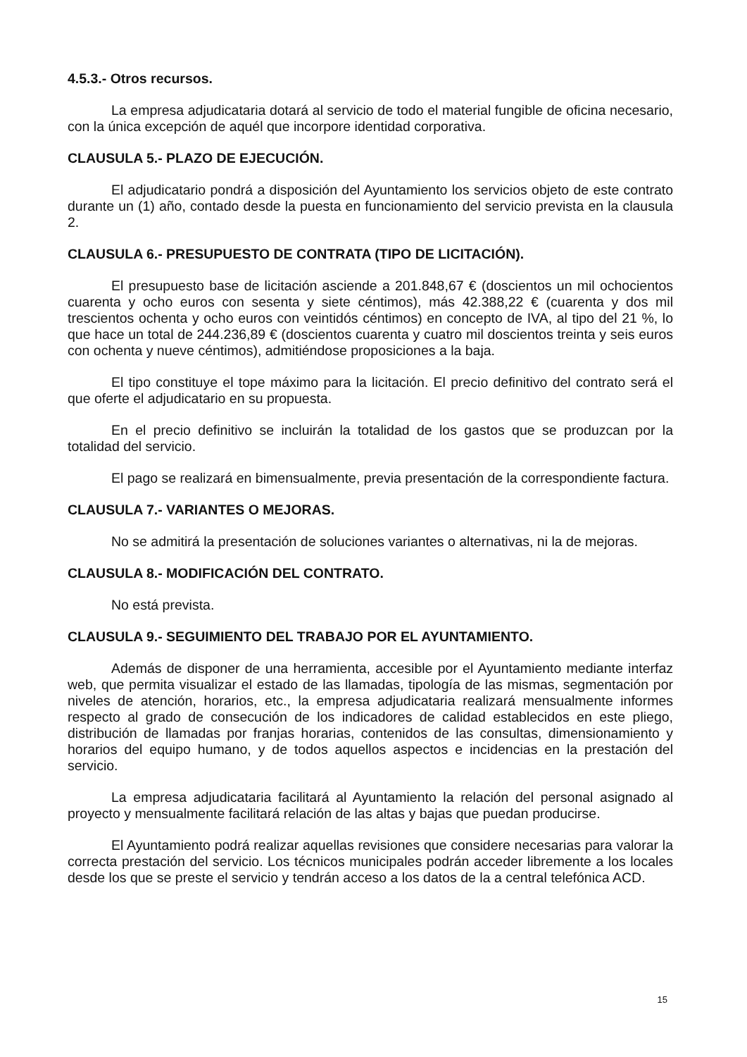4.5.3.- Otros recursos.
La empresa adjudicataria dotará al servicio de todo el material fungible de oficina necesario, con la única excepción de aquél que incorpore identidad corporativa.
CLAUSULA 5.- PLAZO DE EJECUCIÓN.
El adjudicatario pondrá a disposición del Ayuntamiento los servicios objeto de este contrato durante un (1) año, contado desde la puesta en funcionamiento del servicio prevista en la clausula 2.
CLAUSULA 6.- PRESUPUESTO DE CONTRATA (TIPO DE LICITACIÓN).
El presupuesto base de licitación asciende a 201.848,67 € (doscientos un mil ochocientos cuarenta y ocho euros con sesenta y siete céntimos), más 42.388,22 € (cuarenta y dos mil trescientos ochenta y ocho euros con veintidós céntimos) en concepto de IVA, al tipo del 21 %, lo que hace un total de 244.236,89 € (doscientos cuarenta y cuatro mil doscientos treinta y seis euros con ochenta y nueve céntimos), admitiéndose proposiciones a la baja.
El tipo constituye el tope máximo para la licitación. El precio definitivo del contrato será el que oferte el adjudicatario en su propuesta.
En el precio definitivo se incluirán la totalidad de los gastos que se produzcan por la totalidad del servicio.
El pago se realizará en bimensualmente, previa presentación de la correspondiente factura.
CLAUSULA 7.- VARIANTES O MEJORAS.
No se admitirá la presentación de soluciones variantes o alternativas, ni la de mejoras.
CLAUSULA 8.- MODIFICACIÓN DEL CONTRATO.
No está prevista.
CLAUSULA 9.- SEGUIMIENTO DEL TRABAJO POR EL AYUNTAMIENTO.
Además de disponer de una herramienta, accesible por el Ayuntamiento mediante interfaz web, que permita visualizar el estado de las llamadas, tipología de las mismas, segmentación por niveles de atención, horarios, etc., la empresa adjudicataria realizará mensualmente informes respecto al grado de consecución de los indicadores de calidad establecidos en este pliego, distribución de llamadas por franjas horarias, contenidos de las consultas, dimensionamiento y horarios del equipo humano, y de todos aquellos aspectos e incidencias en la prestación del servicio.
La empresa adjudicataria facilitará al Ayuntamiento la relación del personal asignado al proyecto y mensualmente facilitará relación de las altas y bajas que puedan producirse.
El Ayuntamiento podrá realizar aquellas revisiones que considere necesarias para valorar la correcta prestación del servicio. Los técnicos municipales podrán acceder libremente a los locales desde los que se preste el servicio y tendrán acceso a los datos de la a central telefónica ACD.
15